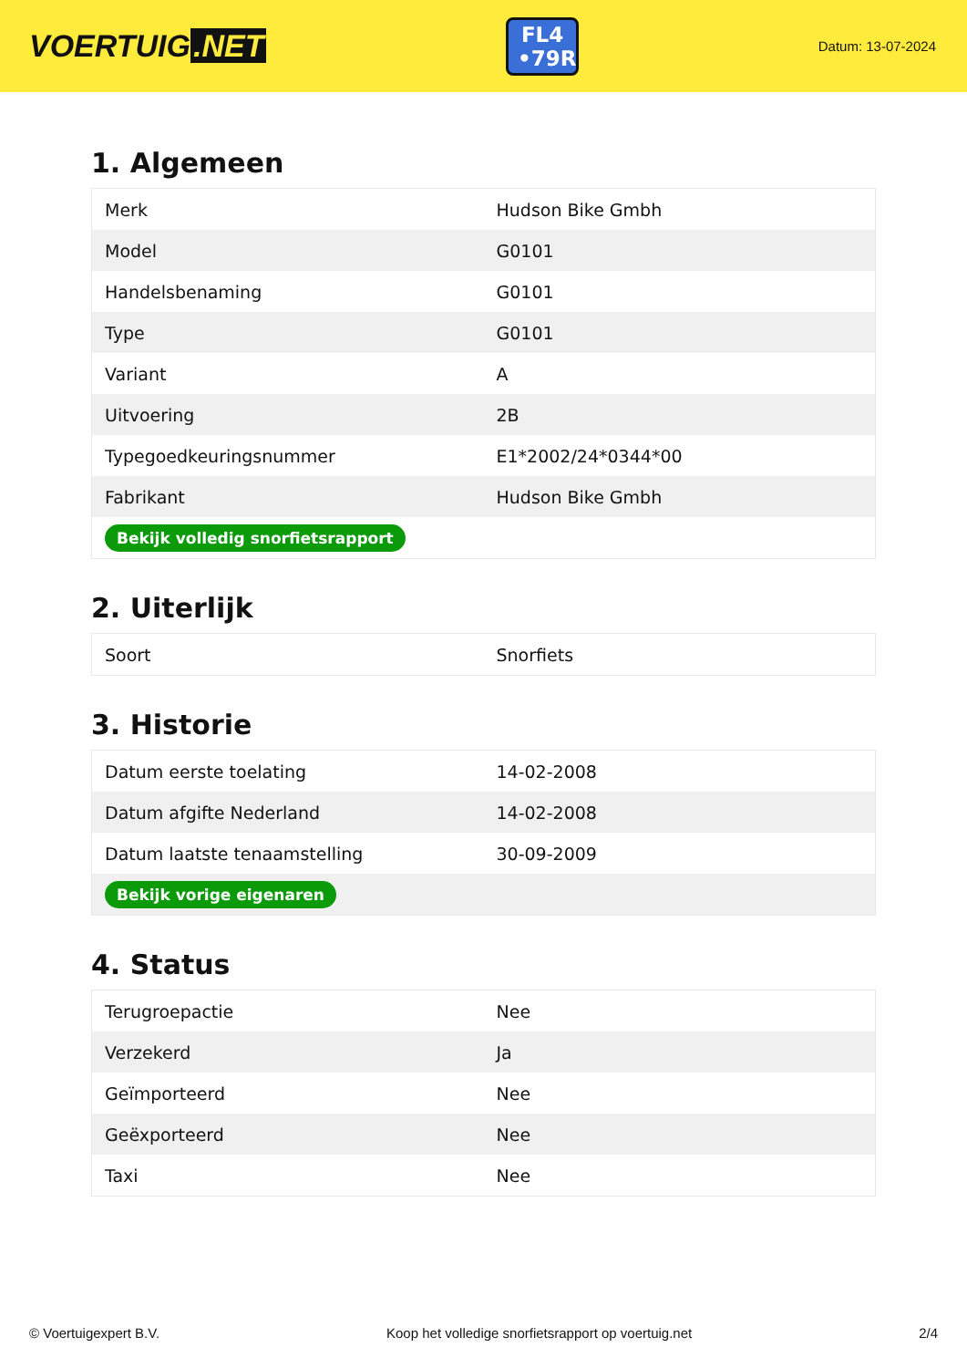VOERTUIG.NET
FL4 •79R
Datum: 13-07-2024
1. Algemeen
| Merk | Hudson Bike Gmbh |
| Model | G0101 |
| Handelsbenaming | G0101 |
| Type | G0101 |
| Variant | A |
| Uitvoering | 2B |
| Typegoedkeuringsnummer | E1*2002/24*0344*00 |
| Fabrikant | Hudson Bike Gmbh |
| Bekijk volledig snorfietsrapport | |
2. Uiterlijk
| Soort | Snorfiets |
3. Historie
| Datum eerste toelating | 14-02-2008 |
| Datum afgifte Nederland | 14-02-2008 |
| Datum laatste tenaamstelling | 30-09-2009 |
| Bekijk vorige eigenaren | |
4. Status
| Terugroepactie | Nee |
| Verzekerd | Ja |
| Geïmporteerd | Nee |
| Geëxporteerd | Nee |
| Taxi | Nee |
© Voertuigexpert B.V. Koop het volledige snorfietsrapport op voertuig.net 2/4